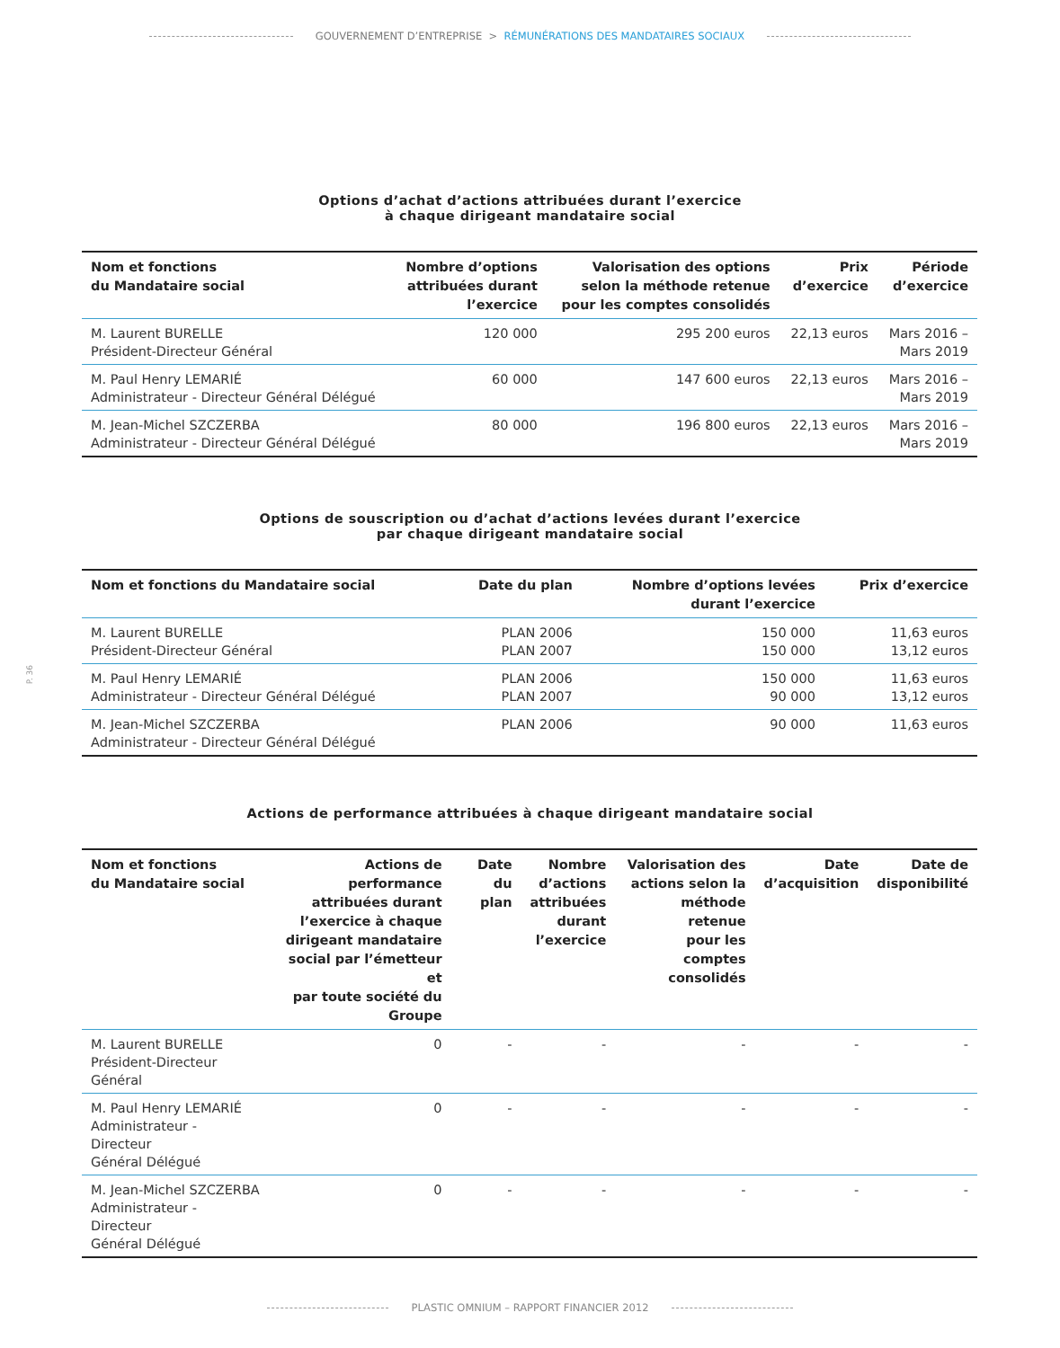GOUVERNEMENT D’ENTREPRISE > RÉMUNÉRATIONS DES MANDATAIRES SOCIAUX
P. 36
Options d’achat d’actions attribuées durant l’exercice
à chaque dirigeant mandataire social
| Nom et fonctions du Mandataire social | Nombre d’options attribuées durant l’exercice | Valorisation des options selon la méthode retenue pour les comptes consolidés | Prix d’exercice | Période d’exercice |
| --- | --- | --- | --- | --- |
| M. Laurent BURELLE Président-Directeur Général | 120 000 | 295 200 euros | 22,13 euros | Mars 2016 – Mars 2019 |
| M. Paul Henry LEMARIÉ Administrateur - Directeur Général Délégué | 60 000 | 147 600 euros | 22,13 euros | Mars 2016 – Mars 2019 |
| M. Jean-Michel SZCZERBA Administrateur - Directeur Général Délégué | 80 000 | 196 800 euros | 22,13 euros | Mars 2016 – Mars 2019 |
Options de souscription ou d’achat d’actions levées durant l’exercice
par chaque dirigeant mandataire social
| Nom et fonctions du Mandataire social | Date du plan | Nombre d’options levées durant l’exercice | Prix d’exercice |
| --- | --- | --- | --- |
| M. Laurent BURELLE Président-Directeur Général | PLAN 2006 PLAN 2007 | 150 000 150 000 | 11,63 euros 13,12 euros |
| M. Paul Henry LEMARIÉ Administrateur - Directeur Général Délégué | PLAN 2006 PLAN 2007 | 150 000 90 000 | 11,63 euros 13,12 euros |
| M. Jean-Michel SZCZERBA Administrateur - Directeur Général Délégué | PLAN 2006 | 90 000 | 11,63 euros |
Actions de performance attribuées à chaque dirigeant mandataire social
| Nom et fonctions du Mandataire social | Actions de performance attribuées durant l’exercice à chaque dirigeant mandataire social par l’émetteur et par toute société du Groupe | Date du plan | Nombre d’actions attribuées durant l’exercice | Valorisation des actions selon la méthode retenue pour les comptes consolidés | Date d’acquisition | Date de disponibilité |
| --- | --- | --- | --- | --- | --- | --- |
| M. Laurent BURELLE Président-Directeur Général | 0 | - | - | - | - | - |
| M. Paul Henry LEMARIÉ Administrateur - Directeur Général Délégué | 0 | - | - | - | - | - |
| M. Jean-Michel SZCZERBA Administrateur - Directeur Général Délégué | 0 | - | - | - | - | - |
PLASTIC OMNIUM – RAPPORT FINANCIER 2012